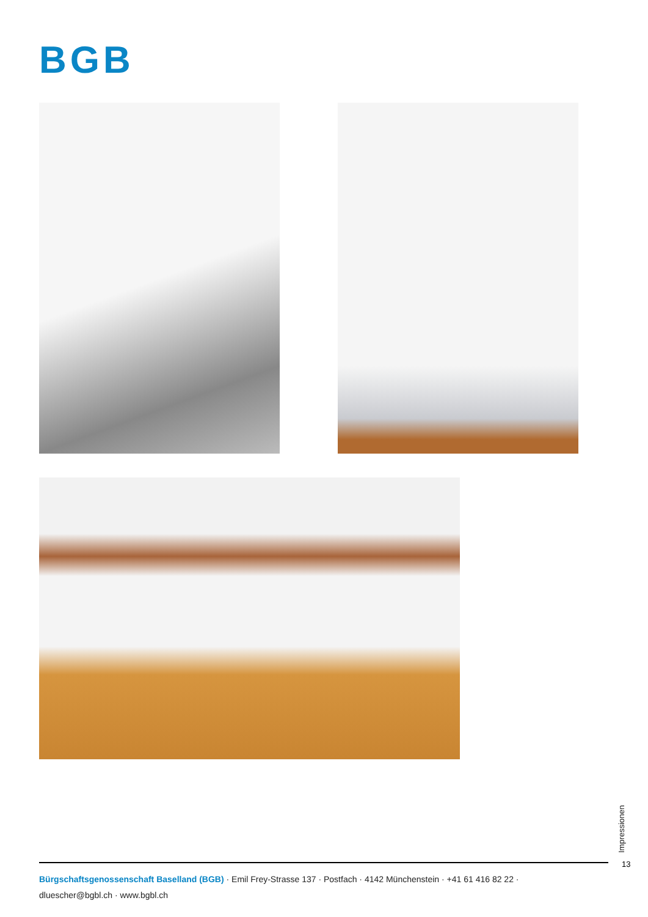BGB
Impressionen
13
Bürgschaftsgenossenschaft Baselland (BGB) · Emil Frey-Strasse 137 · Postfach · 4142 Münchenstein · +41 61 416 82 22 ·
dluescher@bgbl.ch · www.bgbl.ch